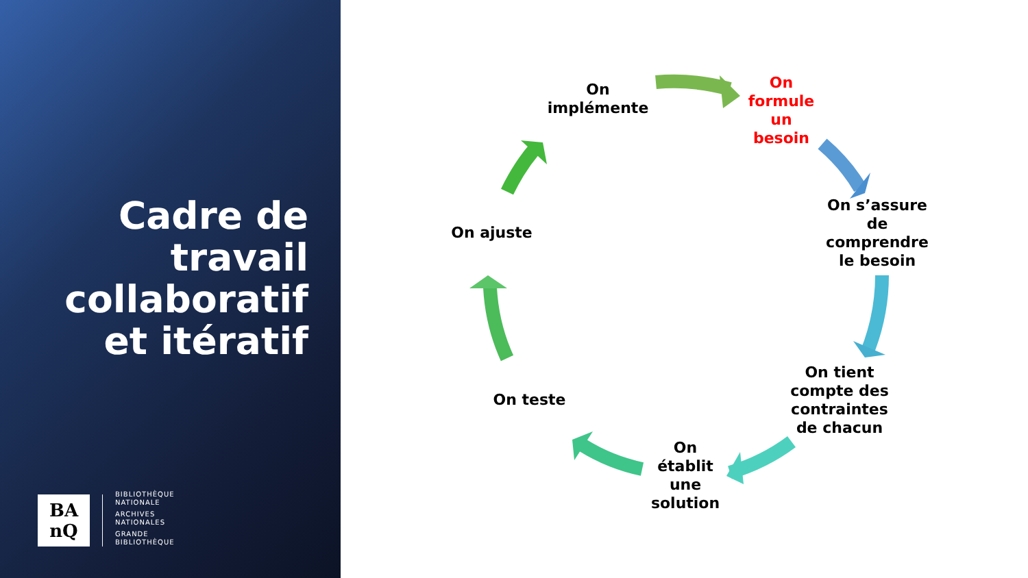Cadre de travail collaboratif et itératif
BA
nQ
BIBLIOTHÈQUE
NATIONALE
ARCHIVES
NATIONALES
GRANDE
BIBLIOTHÈQUE
On implémente
On formule un besoin
On s’assure de comprendre le besoin
On tient compte des contraintes de chacun
On établit une solution
On teste
On ajuste